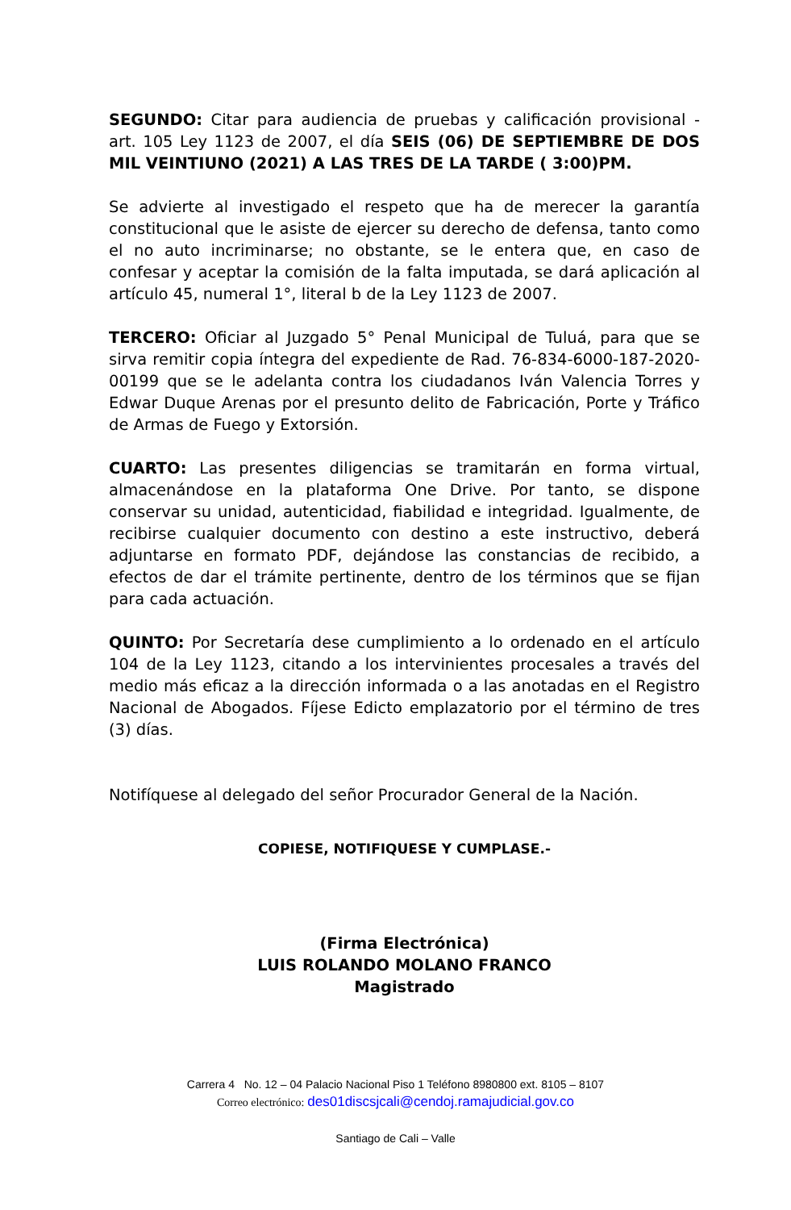SEGUNDO: Citar para audiencia de pruebas y calificación provisional - art. 105 Ley 1123 de 2007, el día SEIS (06) DE SEPTIEMBRE DE DOS MIL VEINTIUNO (2021) A LAS TRES DE LA TARDE ( 3:00)PM.
Se advierte al investigado el respeto que ha de merecer la garantía constitucional que le asiste de ejercer su derecho de defensa, tanto como el no auto incriminarse; no obstante, se le entera que, en caso de confesar y aceptar la comisión de la falta imputada, se dará aplicación al artículo 45, numeral 1°, literal b de la Ley 1123 de 2007.
TERCERO: Oficiar al Juzgado 5° Penal Municipal de Tuluá, para que se sirva remitir copia íntegra del expediente de Rad. 76-834-6000-187-2020-00199 que se le adelanta contra los ciudadanos Iván Valencia Torres y Edwar Duque Arenas por el presunto delito de Fabricación, Porte y Tráfico de Armas de Fuego y Extorsión.
CUARTO: Las presentes diligencias se tramitarán en forma virtual, almacenándose en la plataforma One Drive. Por tanto, se dispone conservar su unidad, autenticidad, fiabilidad e integridad. Igualmente, de recibirse cualquier documento con destino a este instructivo, deberá adjuntarse en formato PDF, dejándose las constancias de recibido, a efectos de dar el trámite pertinente, dentro de los términos que se fijan para cada actuación.
QUINTO: Por Secretaría dese cumplimiento a lo ordenado en el artículo 104 de la Ley 1123, citando a los intervinientes procesales a través del medio más eficaz a la dirección informada o a las anotadas en el Registro Nacional de Abogados. Fíjese Edicto emplazatorio por el término de tres (3) días.
Notifíquese al delegado del señor Procurador General de la Nación.
COPIESE, NOTIFIQUESE Y CUMPLASE.-
(Firma Electrónica)
LUIS ROLANDO MOLANO FRANCO
Magistrado
Carrera 4 No. 12 – 04 Palacio Nacional Piso 1 Teléfono 8980800 ext. 8105 – 8107
Correo electrónico: des01discsjcali@cendoj.ramajudicial.gov.co
Santiago de Cali – Valle